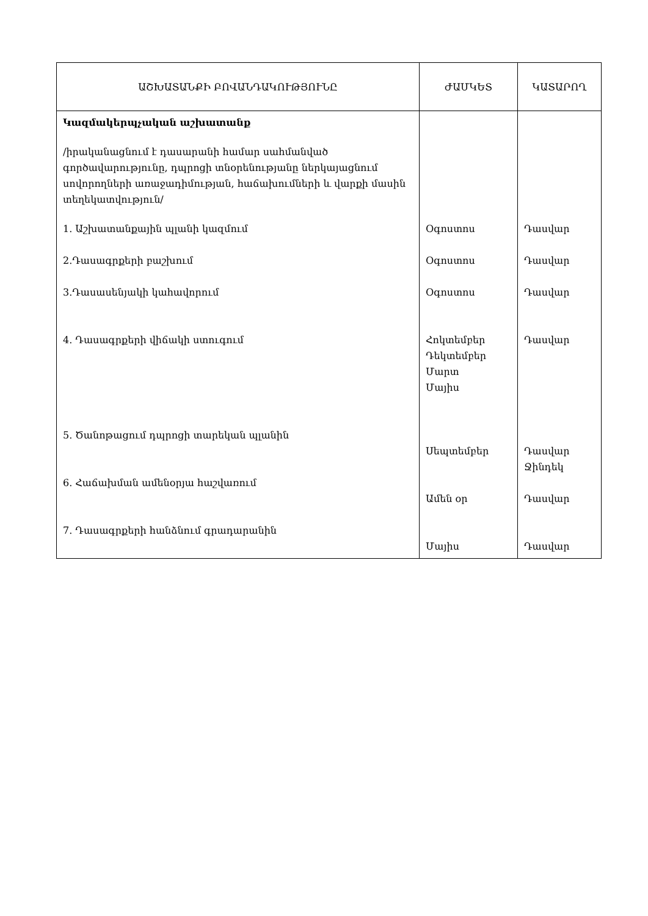| ԱՇԽԱՏԱՆՔԻ ԲՈՎԱՆԴԱԿՈՒԹՅՈՒՆԸ | ԺԱՄԿԵՏ | ԿԱՏԱՐՈՂ |
| --- | --- | --- |
| Կազմակերպչական աշխատանք /իրականացնում է դասարանի համար սահմանված գործավարությունը, դպրոցի տնօրենությանը ներկայացնում սովորողների առաջադիմության, հաճախումների և վարքի մասին տեղեկատվություն/ 1. Աշխատանքային պլանի կազմում 2.Դասագրքերի բաշխում 3.Դասասենյակի կահավորում 4. Դասագրքերի վիճակի ստուգում 5. Ծանոթացում դպրոցի տարեկան պլանին 6. Հաճախման ամենօրյա հաշվառում 7. Դասագրքերի հանձնում գրադարանին | Օգոստոս Օգոստոս Օգոստոս Հոկտեմբեր Դեկտեմբեր Մարտ Մայիս Սեպտեմբեր Ամեն օր Մայիս | Դասվար Դասվար Դասվար Դասվար Դասվար Ջինդեկ Դասվար Դասվար |